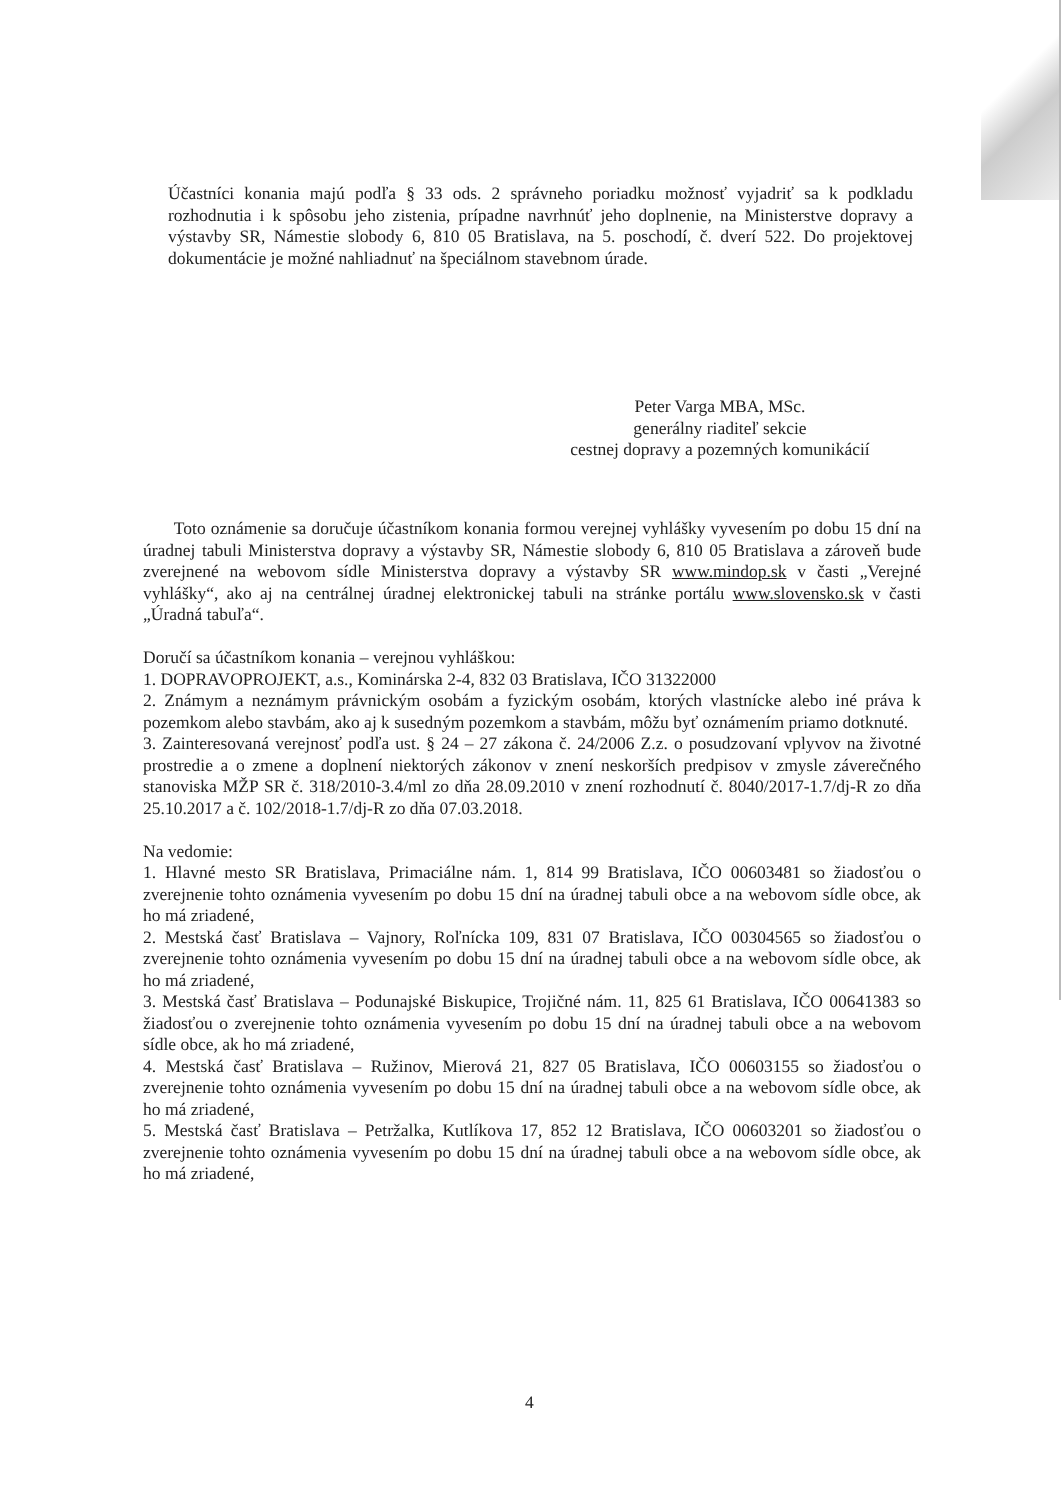Účastníci konania majú podľa § 33 ods. 2 správneho poriadku možnosť vyjadriť sa k podkladu rozhodnutia i k spôsobu jeho zistenia, prípadne navrhnúť jeho doplnenie, na Ministerstve dopravy a výstavby SR, Námestie slobody 6, 810 05 Bratislava, na 5. poschodí, č. dverí 522. Do projektovej dokumentácie je možné nahliadnuť na špeciálnom stavebnom úrade.
Peter Varga MBA, MSc.
generálny riaditeľ sekcie
cestnej dopravy a pozemných komunikácií
Toto oznámenie sa doručuje účastníkom konania formou verejnej vyhlášky vyvesením po dobu 15 dní na úradnej tabuli Ministerstva dopravy a výstavby SR, Námestie slobody 6, 810 05 Bratislava a zároveň bude zverejnené na webovom sídle Ministerstva dopravy a výstavby SR www.mindop.sk v časti „Verejné vyhlášky“, ako aj na centrálnej úradnej elektronickej tabuli na stránke portálu www.slovensko.sk v časti „Úradná tabuľa“.
Doručí sa účastníkom konania – verejnou vyhláškou:
1. DOPRAVOPROJEKT, a.s., Kominárska 2-4, 832 03 Bratislava, IČO 31322000
2. Známym a neznámym právnickým osobám a fyzickým osobám, ktorých vlastnícke alebo iné práva k pozemkom alebo stavbám, ako aj k susedným pozemkom a stavbám, môžu byť oznámením priamo dotknuté.
3. Zainteresovaná verejnosť podľa ust. § 24 – 27 zákona č. 24/2006 Z.z. o posudzovaní vplyvov na životné prostredie a o zmene a doplnení niektorých zákonov v znení neskorších predpisov v zmysle záverečného stanoviska MŽP SR č. 318/2010-3.4/ml zo dňa 28.09.2010 v znení rozhodnutí č. 8040/2017-1.7/dj-R zo dňa 25.10.2017 a č. 102/2018-1.7/dj-R zo dňa 07.03.2018.
Na vedomie:
1. Hlavné mesto SR Bratislava, Primaciálne nám. 1, 814 99 Bratislava, IČO 00603481 so žiadosťou o zverejnenie tohto oznámenia vyvesením po dobu 15 dní na úradnej tabuli obce a na webovom sídle obce, ak ho má zriadené,
2. Mestská časť Bratislava – Vajnory, Roľnícka 109, 831 07 Bratislava, IČO 00304565 so žiadosťou o zverejnenie tohto oznámenia vyvesením po dobu 15 dní na úradnej tabuli obce a na webovom sídle obce, ak ho má zriadené,
3. Mestská časť Bratislava – Podunajské Biskupice, Trojičné nám. 11, 825 61 Bratislava, IČO 00641383 so žiadosťou o zverejnenie tohto oznámenia vyvesením po dobu 15 dní na úradnej tabuli obce a na webovom sídle obce, ak ho má zriadené,
4. Mestská časť Bratislava – Ružinov, Mierová 21, 827 05 Bratislava, IČO 00603155 so žiadosťou o zverejnenie tohto oznámenia vyvesením po dobu 15 dní na úradnej tabuli obce a na webovom sídle obce, ak ho má zriadené,
5. Mestská časť Bratislava – Petržalka, Kutlíkova 17, 852 12 Bratislava, IČO 00603201 so žiadosťou o zverejnenie tohto oznámenia vyvesením po dobu 15 dní na úradnej tabuli obce a na webovom sídle obce, ak ho má zriadené,
4